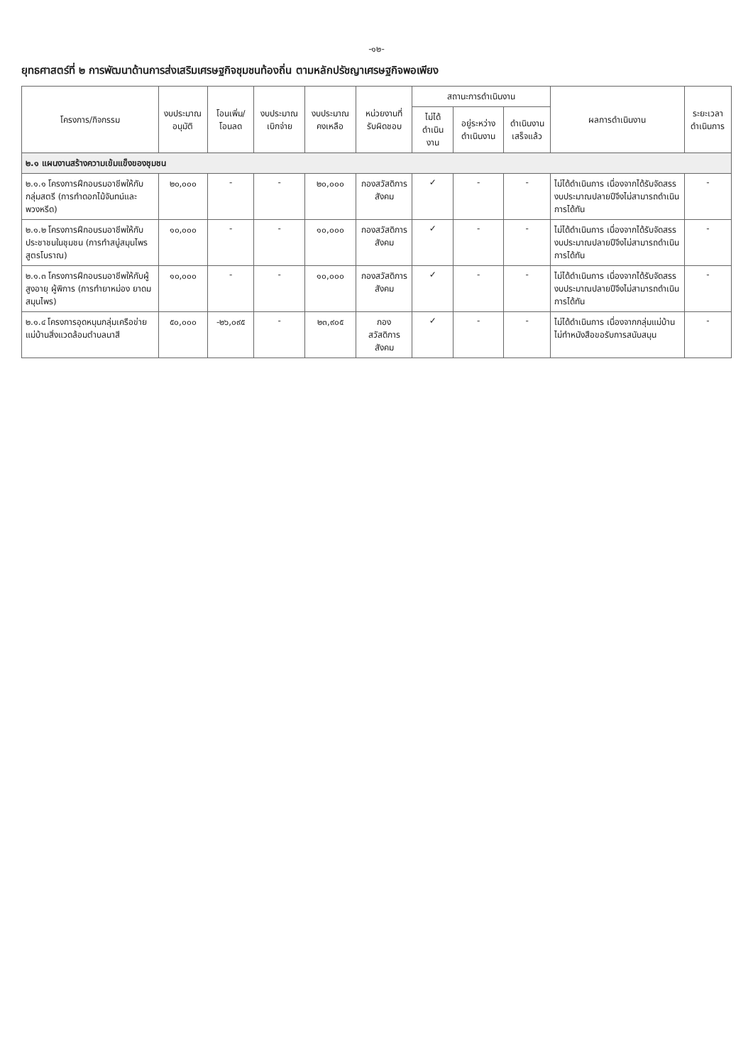-๑๒-
ยุทธศาสตร์ที่ ๒ การพัฒนาด้านการส่งเสริมเศรษฐกิจชุมชนท้องถิ่น ตามหลักปรัชญาเศรษฐกิจพอเพียง
| โครงการ/กิจกรรม | งบประมาณ อนุมัติ | โอนเพิ่ม/ โอนลด | งบประมาณ เบิกจ่าย | งบประมาณ คงเหลือ | หน่วยงานที่ รับผิดชอบ | สถานะการดำเนินงาน | | | ผลการดำเนินงาน | ระยะเวลา ดำเนินการ |
| --- | --- | --- | --- | --- | --- | --- | --- | --- | --- | --- |
| | | | | | | ไม่ได้ ดำเนินงาน | อยู่ระหว่าง ดำเนินงาน | ดำเนินงาน เสร็จแล้ว | | |
| ๒.๑ แผนงานสร้างความเข้มแข็งของชุมชน | | | | | | | | | | |
| ๒.๑.๑ โครงการฝึกอบรมอาชีพให้กับกลุ่มสตรี (การทำดอกไม้จันทน์และพวงหรีด) | ๒๐,๐๐๐ | - | - | ๒๐,๐๐๐ | กองสวัสดิการสังคม | ✓ | - | - | ไม่ได้ดำเนินการ เนื่องจากได้รับจัดสรรงบประมาณปลายปีจึงไม่สามารถดำเนินการได้ทัน | - |
| ๒.๑.๒ โครงการฝึกอบรมอาชีพให้กับประชาชนในชุมชน (การทำสบู่สมุนไพรสูตรโบราณ) | ๑๐,๐๐๐ | - | - | ๑๐,๐๐๐ | กองสวัสดิการสังคม | ✓ | - | - | ไม่ได้ดำเนินการ เนื่องจากได้รับจัดสรรงบประมาณปลายปีจึงไม่สามารถดำเนินการได้ทัน | - |
| ๒.๑.๓ โครงการฝึกอบรมอาชีพให้กับผู้สูงอายุ ผู้พิการ (การทำยาหม่อง ยาดมสมุนไพร) | ๑๐,๐๐๐ | - | - | ๑๐,๐๐๐ | กองสวัสดิการสังคม | ✓ | - | - | ไม่ได้ดำเนินการ เนื่องจากได้รับจัดสรรงบประมาณปลายปีจึงไม่สามารถดำเนินการได้ทัน | - |
| ๒.๑.๔ โครงการอุดหนุนกลุ่มเครือข่ายแม่บ้านสิ่งแวดล้อมตำบลนาสี | ๕๐,๐๐๐ | -๒๖,๐๙๕ | - | ๒๓,๙๐๕ | กอง สวัสดิการ สังคม | ✓ | - | - | ไม่ได้ดำเนินการ เนื่องจากกลุ่มแม่บ้านไม่ทำหนังสือขอรับการสนับสนุน | - |